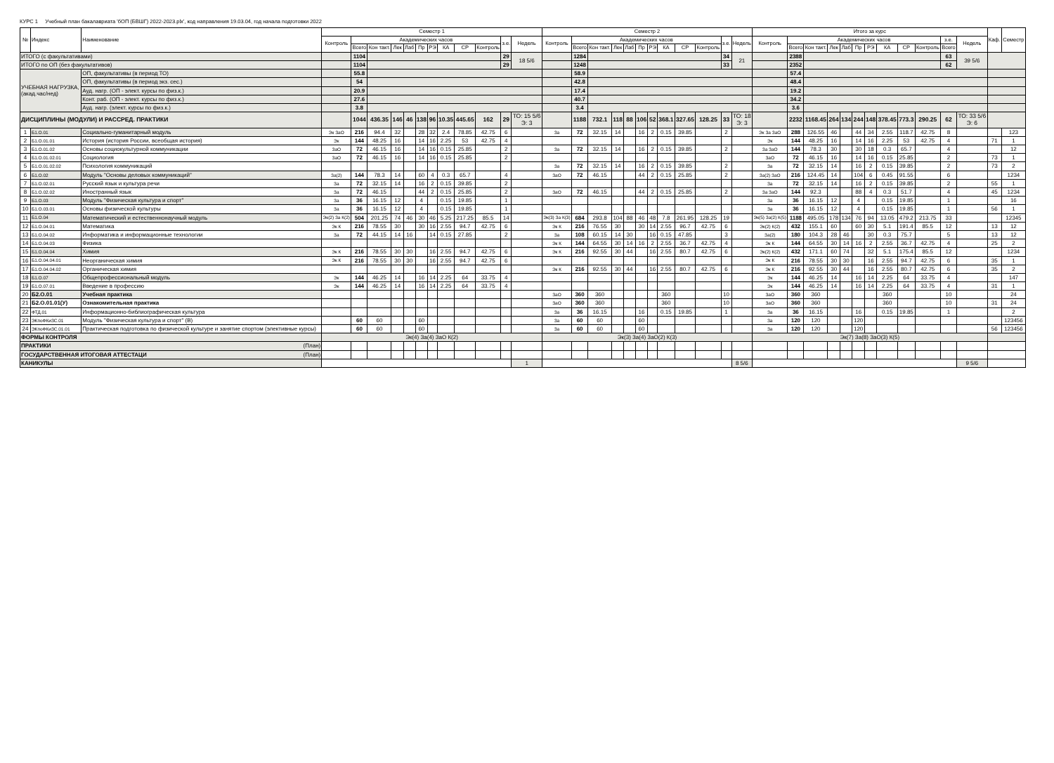КУРС 1 Учебный план бакалавриата 'бОП (БВШГ) 2022-2023.plx', код направления 19.03.04, год начала подготовки 2022
| № | Индекс | Наименование | Семестр 1 | | | | | | | | | | | | Семестр 2 | | | | | | | | | | | | Итого за курс | | | | | | | | | | | | Каф. | Семестр |
| --- | --- | --- | --- | --- | --- | --- | --- | --- | --- | --- | --- | --- | --- | --- | --- | --- | --- | --- | --- | --- | --- | --- | --- | --- | --- | --- | --- | --- | --- | --- | --- | --- | --- | --- | --- | --- | --- | --- | --- | --- |
| | | | Контроль | Академических часов | | | | | | | | | з.е. | Недель | Контроль | Академических часов | | | | | | | | | з.е. | Недель | Контроль | Академических часов | | | | | | | | | з.е. | Недель | | |
| | | | | Всего | Кон такт. | Лек | Лаб | Пр | РЭ | КА | СР | Контроль | | | | Всего | Кон такт. | Лек | Лаб | Пр | РЭ | КА | СР | Контроль | | | | Всего | Кон такт. | Лек | Лаб | Пр | РЭ | КА | СР | Контроль | Всего | | | |
| ИТОГО (с факультативами) | | | | 1104 | | | | | | | | | 29 | 18 5/6 | | 1284 | | | | | | | | | 34 | 21 | | 2388 | | | | | | | | | 63 | 39 5/6 | | |
| ИТОГО по ОП (без факультативов) | | | | 1104 | | | | | | | | | 29 | | | 1248 | | | | | | | | | 33 | | | 2352 | | | | | | | | | 62 | | | |
| УЧЕБНАЯ НАГРУЗКА, (акад.час/нед) | | ОП, факультативы (в период ТО) | | 55.8 | | | | | | | | | | | | 58.9 | | | | | | | | | | | | 57.4 | | | | | | | | | | | | |
| | | ОП, факультативы (в период экз. сес.) | | 54 | | | | | | | | | | | | 42.8 | | | | | | | | | | | | 48.4 | | | | | | | | | | | | |
| | | Ауд. нагр. (ОП - элект. курсы по физ.к.) | | 20.9 | | | | | | | | | | | | 17.4 | | | | | | | | | | | | 19.2 | | | | | | | | | | | | |
| | | Конт. раб. (ОП - элект. курсы по физ.к.) | | 27.6 | | | | | | | | | | | | 40.7 | | | | | | | | | | | | 34.2 | | | | | | | | | | | | |
| | | Ауд. нагр. (элект. курсы по физ.к.) | | 3.8 | | | | | | | | | | | | 3.4 | | | | | | | | | | | | 3.6 | | | | | | | | | | | | |
| ДИСЦИПЛИНЫ (МОДУЛИ) И РАССРЕД. ПРАКТИКИ | | | | 1044 | 436.35 | 146 | 46 | 138 | 96 | 10.35 | 445.65 | 162 | 29 | ТО: 15 5/6 Э: 3 | | 1188 | 732.1 | 118 | 88 | 106 | 52 | 368.1 | 327.65 | 128.25 | 33 | ТО: 18 Э: 3 | | 2232 | 1168.45 | 264 | 134 | 244 | 148 | 378.45 | 773.3 | 290.25 | 62 | ТО: 33 5/6 Э: 6 | | |
| 1 | Б1.О.01 | Социально-гуманитарный модуль | Эк ЗаО | 216 | 94.4 | 32 | | 28 | 32 | 2.4 | 78.85 | 42.75 | 6 | | За | 72 | 32.15 | 14 | | 16 | 2 | 0.15 | 39.85 | | 2 | | Эк За ЗаО | 288 | 126.55 | 46 | | 44 | 34 | 2.55 | 118.7 | 42.75 | 8 | | | 123 |
| 2 | Б1.О.01.01 | История (история России, всеобщая история) | Эк | 144 | 48.25 | 16 | | 14 | 16 | 2.25 | 53 | 42.75 | 4 | | | | | | | | | | | | | | Эк | 144 | 48.25 | 16 | | 14 | 16 | 2.25 | 53 | 42.75 | 4 | | 71 | 1 |
| 3 | Б1.О.01.02 | Основы социокультурной коммуникации | ЗаО | 72 | 46.15 | 16 | | 14 | 16 | 0.15 | 25.85 | | 2 | | За | 72 | 32.15 | 14 | | 16 | 2 | 0.15 | 39.85 | | 2 | | За ЗаО | 144 | 78.3 | 30 | | 30 | 18 | 0.3 | 65.7 | | 4 | | | 12 |
| 4 | Б1.О.01.02.01 | Социология | ЗаО | 72 | 46.15 | 16 | | 14 | 16 | 0.15 | 25.85 | | 2 | | | | | | | | | | | | | | ЗаО | 72 | 46.15 | 16 | | 14 | 16 | 0.15 | 25.85 | | 2 | | 73 | 1 |
| 5 | Б1.О.01.02.02 | Психология коммуникаций | | | | | | | | | | | | | За | 72 | 32.15 | 14 | | 16 | 2 | 0.15 | 39.85 | | 2 | | За | 72 | 32.15 | 14 | | 16 | 2 | 0.15 | 39.85 | | 2 | | 73 | 2 |
| 6 | Б1.О.02 | Модуль "Основы деловых коммуникаций" | За(2) | 144 | 78.3 | 14 | | 60 | 4 | 0.3 | 65.7 | | 4 | | ЗаО | 72 | 46.15 | | | 44 | 2 | 0.15 | 25.85 | | 2 | | За(2) ЗаО | 216 | 124.45 | 14 | | 104 | 6 | 0.45 | 91.55 | | 6 | | | 1234 |
| 7 | Б1.О.02.01 | Русский язык и культура речи | За | 72 | 32.15 | 14 | | 16 | 2 | 0.15 | 39.85 | | 2 | | | | | | | | | | | | | | За | 72 | 32.15 | 14 | | 16 | 2 | 0.15 | 39.85 | | 2 | | 55 | 1 |
| 8 | Б1.О.02.02 | Иностранный язык | За | 72 | 46.15 | | | 44 | 2 | 0.15 | 25.85 | | 2 | | ЗаО | 72 | 46.15 | | | 44 | 2 | 0.15 | 25.85 | | 2 | | За ЗаО | 144 | 92.3 | | | 88 | 4 | 0.3 | 51.7 | | 4 | | 45 | 1234 |
| 9 | Б1.О.03 | Модуль "Физическая культура и спорт" | За | 36 | 16.15 | 12 | | 4 | | 0.15 | 19.85 | | 1 | | | | | | | | | | | | | | За | 36 | 16.15 | 12 | | 4 | | 0.15 | 19.85 | | 1 | | | 16 |
| 10 | Б1.О.03.01 | Основы физической культуры | За | 36 | 16.15 | 12 | | 4 | | 0.15 | 19.85 | | 1 | | | | | | | | | | | | | | За | 36 | 16.15 | 12 | | 4 | | 0.15 | 19.85 | | 1 | | 56 | 1 |
| 11 | Б1.О.04 | Математический и естественнонаучный модуль | Эк(2) За К(2) | 504 | 201.25 | 74 | 46 | 30 | 46 | 5.25 | 217.25 | 85.5 | 14 | | Эк(3) За К(3) | 684 | 293.8 | 104 | 88 | 46 | 48 | 7.8 | 261.95 | 128.25 | 19 | | Эк(5) За(2) К(5) | 1188 | 495.05 | 178 | 134 | 76 | 94 | 13.05 | 479.2 | 213.75 | 33 | | | 12345 |
| 12 | Б1.О.04.01 | Математика | Эк К | 216 | 78.55 | 30 | | 30 | 16 | 2.55 | 94.7 | 42.75 | 6 | | Эк К | 216 | 76.55 | 30 | | 30 | 14 | 2.55 | 96.7 | 42.75 | 6 | | Эк(2) К(2) | 432 | 155.1 | 60 | | 60 | 30 | 5.1 | 191.4 | 85.5 | 12 | | 13 | 12 |
| 13 | Б1.О.04.02 | Информатика и информационные технологии | За | 72 | 44.15 | 14 | 16 | | 14 | 0.15 | 27.85 | | 2 | | За | 108 | 60.15 | 14 | 30 | | 16 | 0.15 | 47.85 | | 3 | | За(2) | 180 | 104.3 | 28 | 46 | | 30 | 0.3 | 75.7 | | 5 | | 13 | 12 |
| 14 | Б1.О.04.03 | Физика | | | | | | | | | | | | | Эк К | 144 | 64.55 | 30 | 14 | 16 | 2 | 2.55 | 36.7 | 42.75 | 4 | | Эк К | 144 | 64.55 | 30 | 14 | 16 | 2 | 2.55 | 36.7 | 42.75 | 4 | | 25 | 2 |
| 15 | Б1.О.04.04 | Химия | Эк К | 216 | 78.55 | 30 | 30 | | 16 | 2.55 | 94.7 | 42.75 | 6 | | Эк К | 216 | 92.55 | 30 | 44 | | 16 | 2.55 | 80.7 | 42.75 | 6 | | Эк(2) К(2) | 432 | 171.1 | 60 | 74 | | 32 | 5.1 | 175.4 | 85.5 | 12 | | | 1234 |
| 16 | Б1.О.04.04.01 | Неорганическая химия | Эк К | 216 | 78.55 | 30 | 30 | | 16 | 2.55 | 94.7 | 42.75 | 6 | | | | | | | | | | | | | | Эк К | 216 | 78.55 | 30 | 30 | | 16 | 2.55 | 94.7 | 42.75 | 6 | | 35 | 1 |
| 17 | Б1.О.04.04.02 | Органическая химия | | | | | | | | | | | | | Эк К | 216 | 92.55 | 30 | 44 | | 16 | 2.55 | 80.7 | 42.75 | 6 | | Эк К | 216 | 92.55 | 30 | 44 | | 16 | 2.55 | 80.7 | 42.75 | 6 | | 35 | 2 |
| 18 | Б1.О.07 | Общепрофессиональный модуль | Эк | 144 | 46.25 | 14 | | 16 | 14 | 2.25 | 64 | 33.75 | 4 | | | | | | | | | | | | | | Эк | 144 | 46.25 | 14 | | 16 | 14 | 2.25 | 64 | 33.75 | 4 | | | 147 |
| 19 | Б1.О.07.01 | Введение в профессию | Эк | 144 | 46.25 | 14 | | 16 | 14 | 2.25 | 64 | 33.75 | 4 | | | | | | | | | | | | | | Эк | 144 | 46.25 | 14 | | 16 | 14 | 2.25 | 64 | 33.75 | 4 | | 31 | 1 |
| 20 | Б2.О.01 | Учебная практика | | | | | | | | | | | | | ЗаО | 360 | 360 | | | | | 360 | | | 10 | | ЗаО | 360 | 360 | | | | | 360 | | | 10 | | | 24 |
| 21 | Б2.О.01.01(У) | Ознакомительная практика | | | | | | | | | | | | | ЗаО | 360 | 360 | | | | | 360 | | | 10 | | ЗаО | 360 | 360 | | | | | 360 | | | 10 | | 31 | 24 |
| 22 | ФТД.01 | Информационно-библиографическая культура | | | | | | | | | | | | | За | 36 | 16.15 | | | 16 | | 0.15 | 19.85 | | 1 | | За | 36 | 16.15 | | | 16 | | 0.15 | 19.85 | | 1 | | | 2 |
| 23 | ЭКпоФКиЗС.01 | Модуль "Физическая культура и спорт" (В) | | 60 | 60 | | | 60 | | | | | | | За | 60 | 60 | | | 60 | | | | | | | За | 120 | 120 | | | 120 | | | | | | | | 123456 |
| 24 | ЭКпоФКиЗС.01.01 | Практическая подготовка по физической культуре и занятие спортом (элективные курсы) | | 60 | 60 | | | 60 | | | | | | | За | 60 | 60 | | | 60 | | | | | | | За | 120 | 120 | | | 120 | | | | | | | 56 | 123456 |
| ФОРМЫ КОНТРОЛЯ | | | Эк(4) За(4) ЗаО К(2) | | | | | | | | | | | | Эк(3) За(4) ЗаО(2) К(3) | | | | | | | | | | | | Эк(7) За(8) ЗаО(3) К(5) | | | | | | | | | | | | | |
| ПРАКТИКИ (План) | | | | | | | | | | | | | | | | | | | | | | | | | | | | | | | | | | | | | | | | |
| ГОСУДАРСТВЕННАЯ ИТОГОВАЯ АТТЕСТАЦИ (План) | | | | | | | | | | | | | | | | | | | | | | | | | | | | | | | | | | | | | | | | |
| КАНИКУЛЫ | | | | | | | | | | | | | | 1 | | | | | | | | | | | | 8 5/6 | | | | | | | | | | | | 9 5/6 | | |